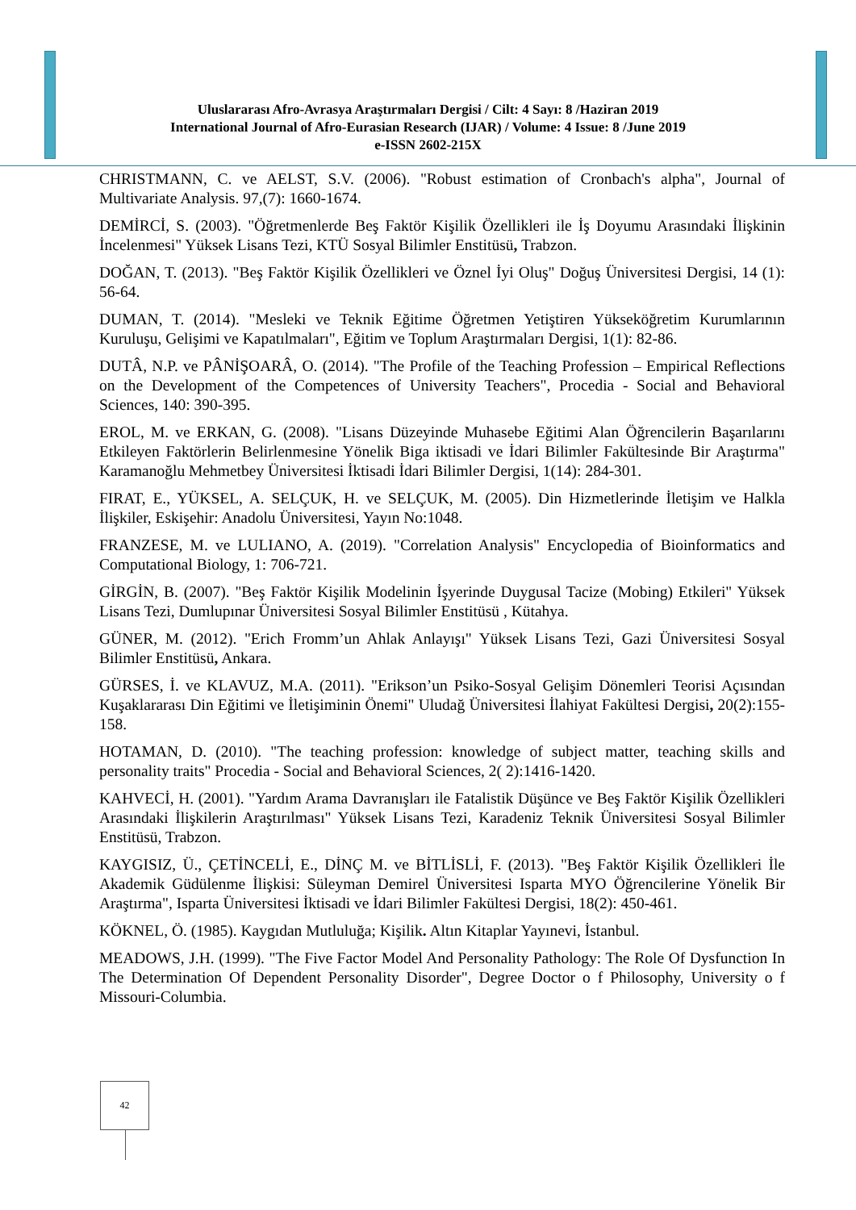Uluslararası Afro-Avrasya Araştırmaları Dergisi / Cilt: 4 Sayı: 8 /Haziran 2019
International Journal of Afro-Eurasian Research (IJAR) / Volume: 4 Issue: 8 /June 2019
e-ISSN 2602-215X
CHRISTMANN, C. ve AELST, S.V. (2006). "Robust estimation of Cronbach's alpha", Journal of Multivariate Analysis. 97,(7): 1660-1674.
DEMİRCİ, S. (2003). "Öğretmenlerde Beş Faktör Kişilik Özellikleri ile İş Doyumu Arasındaki İlişkinin İncelenmesi" Yüksek Lisans Tezi, KTÜ Sosyal Bilimler Enstitüsü, Trabzon.
DOĞAN, T. (2013). "Beş Faktör Kişilik Özellikleri ve Öznel İyi Oluş" Doğuş Üniversitesi Dergisi, 14 (1): 56-64.
DUMAN, T. (2014). "Mesleki ve Teknik Eğitime Öğretmen Yetiştiren Yükseköğretim Kurumlarının Kuruluşu, Gelişimi ve Kapatılmaları", Eğitim ve Toplum Araştırmaları Dergisi, 1(1): 82-86.
DUTÂ, N.P. ve PÂNİŞOARÂ, O. (2014). "The Profile of the Teaching Profession – Empirical Reflections on the Development of the Competences of University Teachers", Procedia - Social and Behavioral Sciences, 140: 390-395.
EROL, M. ve ERKAN, G. (2008). "Lisans Düzeyinde Muhasebe Eğitimi Alan Öğrencilerin Başarılarını Etkileyen Faktörlerin Belirlenmesine Yönelik Biga iktisadi ve İdari Bilimler Fakültesinde Bir Araştırma" Karamanoğlu Mehmetbey Üniversitesi İktisadi İdari Bilimler Dergisi, 1(14): 284-301.
FIRAT, E., YÜKSEL, A. SELÇUK, H. ve SELÇUK, M. (2005). Din Hizmetlerinde İletişim ve Halkla İlişkiler, Eskişehir: Anadolu Üniversitesi, Yayın No:1048.
FRANZESE, M. ve LULIANO, A. (2019). "Correlation Analysis" Encyclopedia of Bioinformatics and Computational Biology, 1: 706-721.
GİRGİN, B. (2007). "Beş Faktör Kişilik Modelinin İşyerinde Duygusal Tacize (Mobing) Etkileri" Yüksek Lisans Tezi, Dumlupınar Üniversitesi Sosyal Bilimler Enstitüsü , Kütahya.
GÜNER, M. (2012). "Erich Fromm’un Ahlak Anlayışı" Yüksek Lisans Tezi, Gazi Üniversitesi Sosyal Bilimler Enstitüsü, Ankara.
GÜRSES, İ. ve KLAVUZ, M.A. (2011). "Erikson’un Psiko-Sosyal Gelişim Dönemleri Teorisi Açısından Kuşaklararası Din Eğitimi ve İletişiminin Önemi" Uludağ Üniversitesi İlahiyat Fakültesi Dergisi, 20(2):155-158.
HOTAMAN, D. (2010). "The teaching profession: knowledge of subject matter, teaching skills and personality traits" Procedia - Social and Behavioral Sciences, 2( 2):1416-1420.
KAHVECİ, H. (2001). "Yardım Arama Davranışları ile Fatalistik Düşünce ve Beş Faktör Kişilik Özellikleri Arasındaki İlişkilerin Araştırılması" Yüksek Lisans Tezi, Karadeniz Teknik Üniversitesi Sosyal Bilimler Enstitüsü, Trabzon.
KAYGISIZ, Ü., ÇETİNCELİ, E., DİNÇ M. ve BİTLİSLİ, F. (2013). "Beş Faktör Kişilik Özellikleri İle Akademik Güdülenme İlişkisi: Süleyman Demirel Üniversitesi Isparta MYO Öğrencilerine Yönelik Bir Araştırma", Isparta Üniversitesi İktisadi ve İdari Bilimler Fakültesi Dergisi, 18(2): 450-461.
KÖKNEL, Ö. (1985). Kaygıdan Mutluluğa; Kişilik. Altın Kitaplar Yayınevi, İstanbul.
MEADOWS, J.H. (1999). "The Five Factor Model And Personality Pathology: The Role Of Dysfunction In The Determination Of Dependent Personality Disorder", Degree Doctor o f Philosophy, University o f Missouri-Columbia.
42